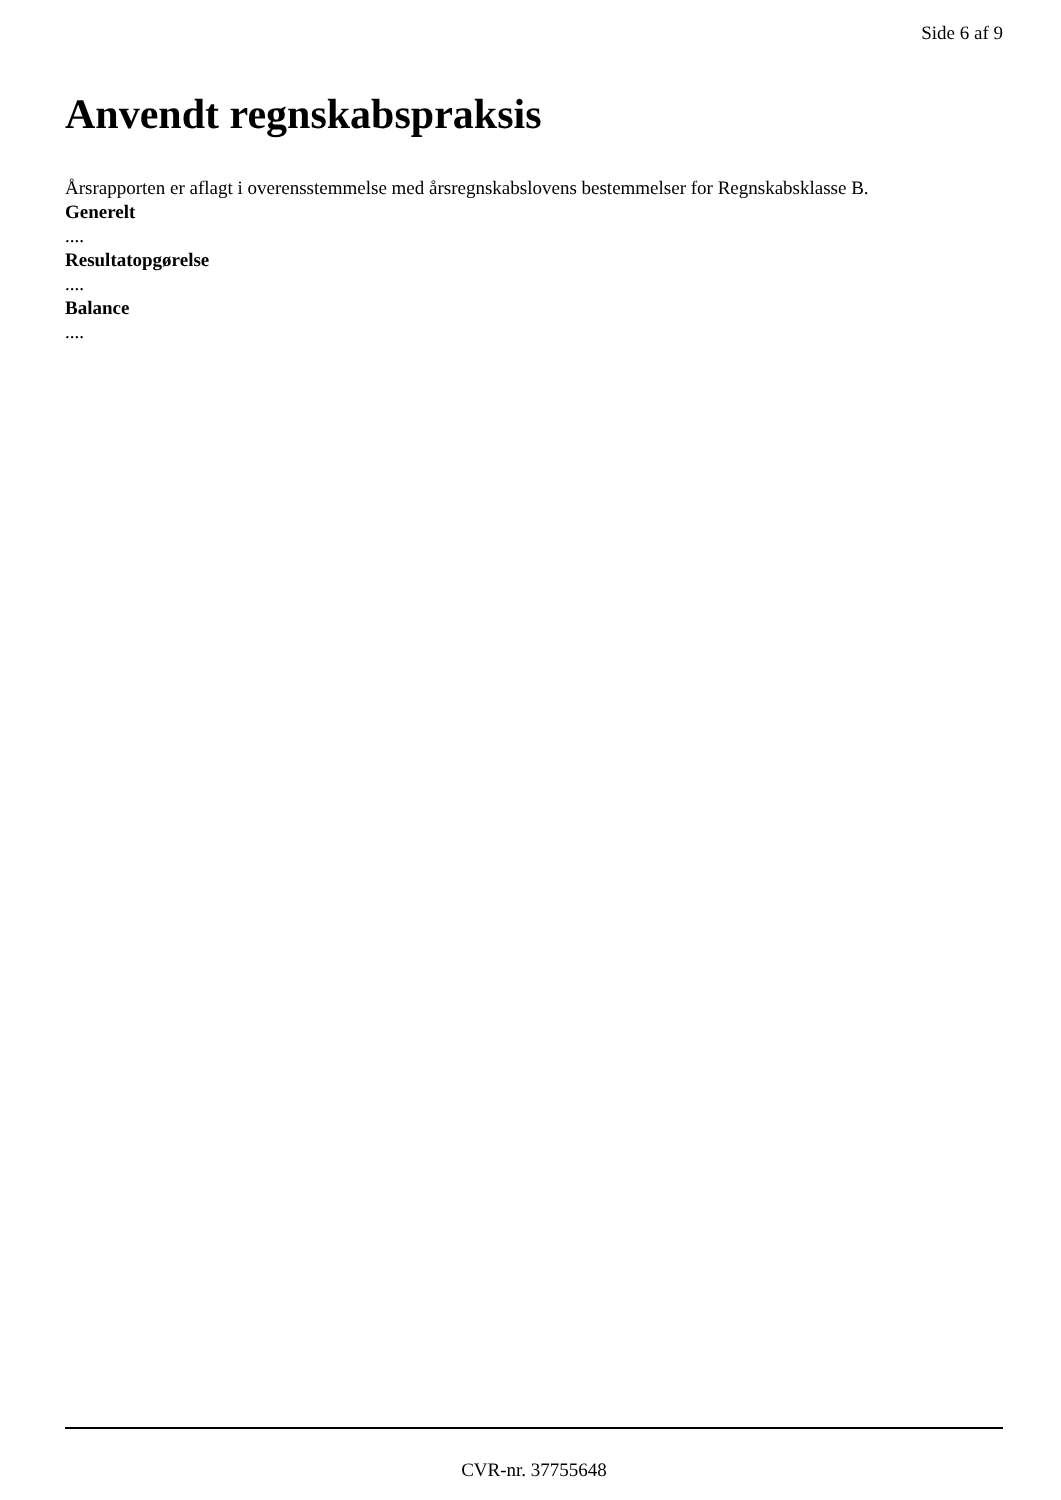Side 6 af 9
Anvendt regnskabspraksis
Årsrapporten er aflagt i overensstemmelse med årsregnskabslovens bestemmelser for Regnskabsklasse B.
Generelt
....
Resultatopgørelse
....
Balance
....
CVR-nr. 37755648